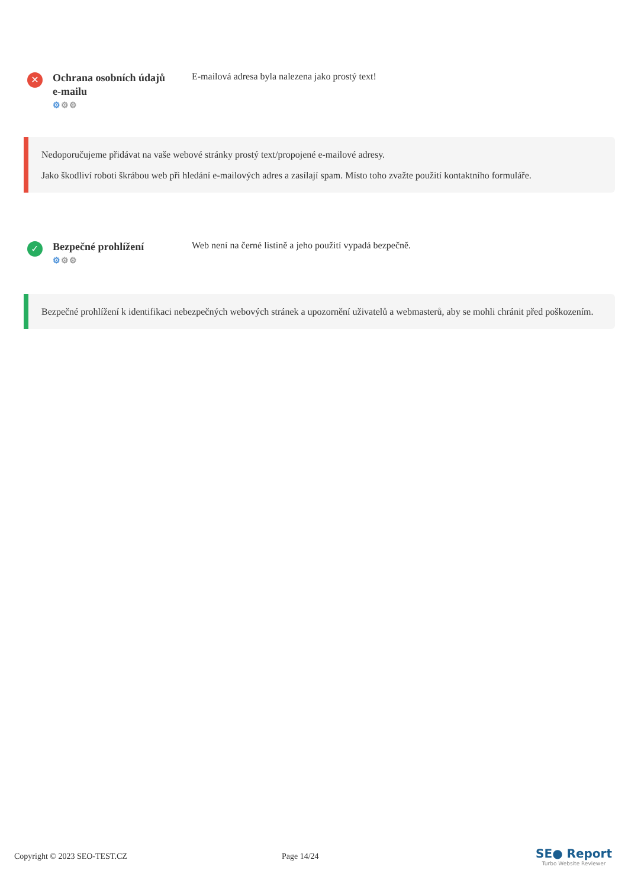✕
Ochrana osobních údajů e-mailu
⚙⚙⚙
E-mailová adresa byla nalezena jako prostý text!
Nedoporučujeme přidávat na vaše webové stránky prostý text/propojené e-mailové adresy.
Jako škodliví roboti škrábou web při hledání e-mailových adres a zasílají spam. Místo toho zvažte použití kontaktního formuláře.
✓
Bezpečné prohlížení
⚙⚙⚙
Web není na černé listině a jeho použití vypadá bezpečně.
Bezpečné prohlížení k identifikaci nebezpečných webových stránek a upozornění uživatelů a webmasterů, aby se mohli chránit před poškozením.
Copyright © 2023 SEO-TEST.CZ Page 14/24
SE● Report
Turbo Website Reviewer